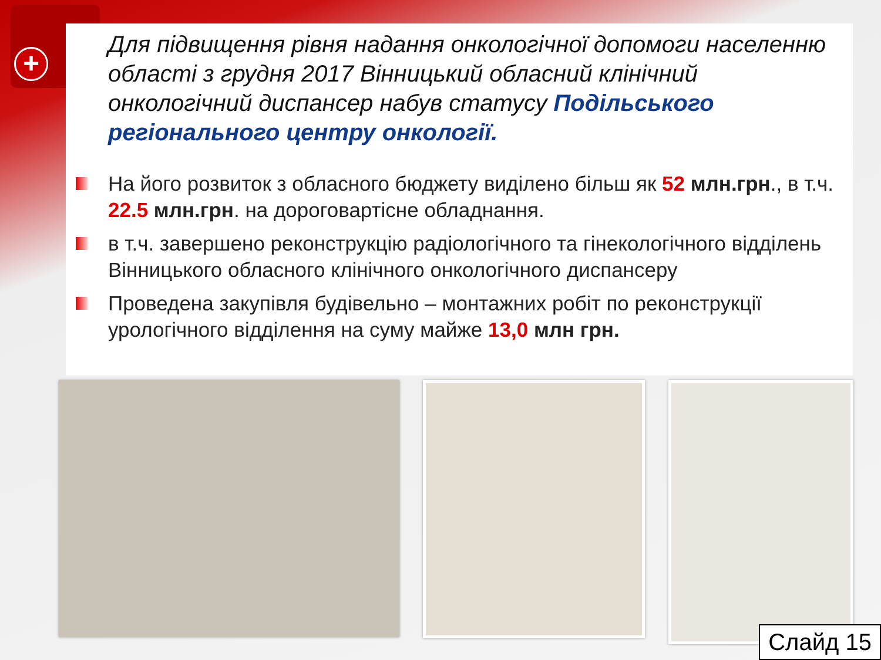+
Для підвищення рівня надання онкологічної допомоги населенню області з грудня 2017 Вінницький обласний клінічний онкологічний диспансер набув статусу Подільського регіонального центру онкології.
На його розвиток з обласного бюджету виділено більш як 52 млн.грн., в т.ч. 22.5 млн.грн. на дороговартісне обладнання.
в т.ч. завершено реконструкцію радіологічного та гінекологічного відділень Вінницького обласного клінічного онкологічного диспансеру
Проведена закупівля будівельно – монтажних робіт по реконструкції урологічного відділення на суму майже 13,0 млн грн.
Слайд 15